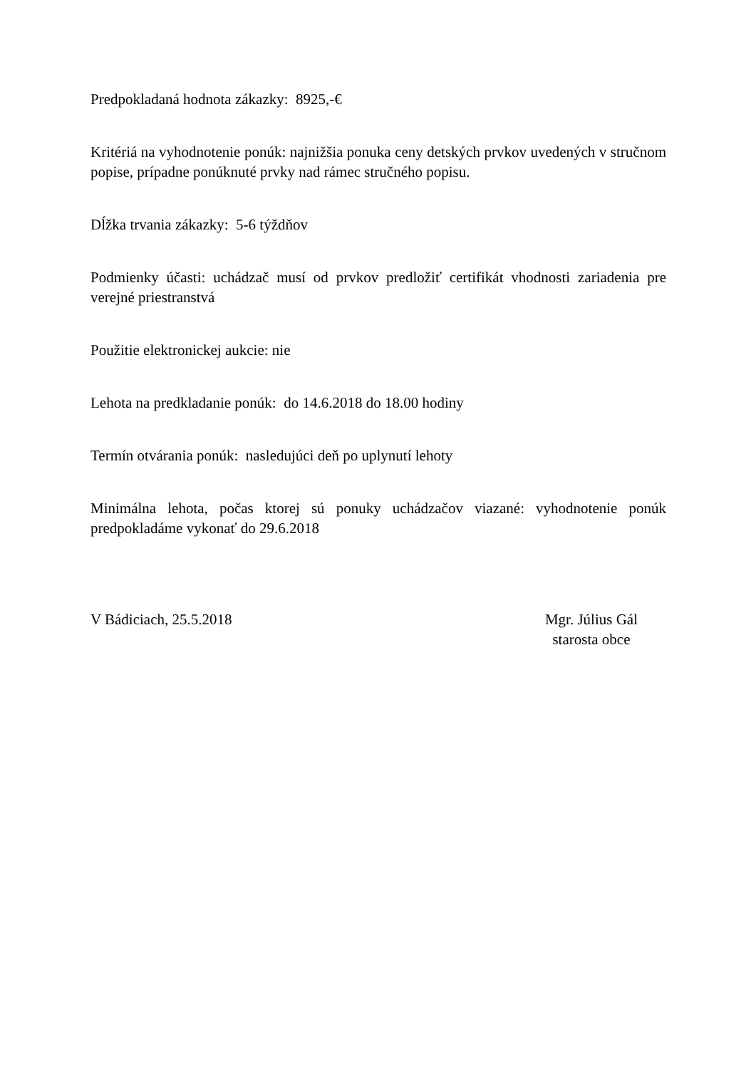Predpokladaná hodnota zákazky: 8925,-€
Kritériá na vyhodnotenie ponúk: najnižšia ponuka ceny detských prvkov uvedených v stručnom popise, prípadne ponúknuté prvky nad rámec stručného popisu.
Dĺžka trvania zákazky: 5-6 týždňov
Podmienky účasti: uchádzač musí od prvkov predložiť certifikát vhodnosti zariadenia pre verejné priestranstvá
Použitie elektronickej aukcie: nie
Lehota na predkladanie ponúk: do 14.6.2018 do 18.00 hodiny
Termín otvárania ponúk: nasledujúci deň po uplynutí lehoty
Minimálna lehota, počas ktorej sú ponuky uchádzačov viazané: vyhodnotenie ponúk predpokladáme vykonať do 29.6.2018
V Bádiciach, 25.5.2018 Mgr. Július Gál
starosta obce